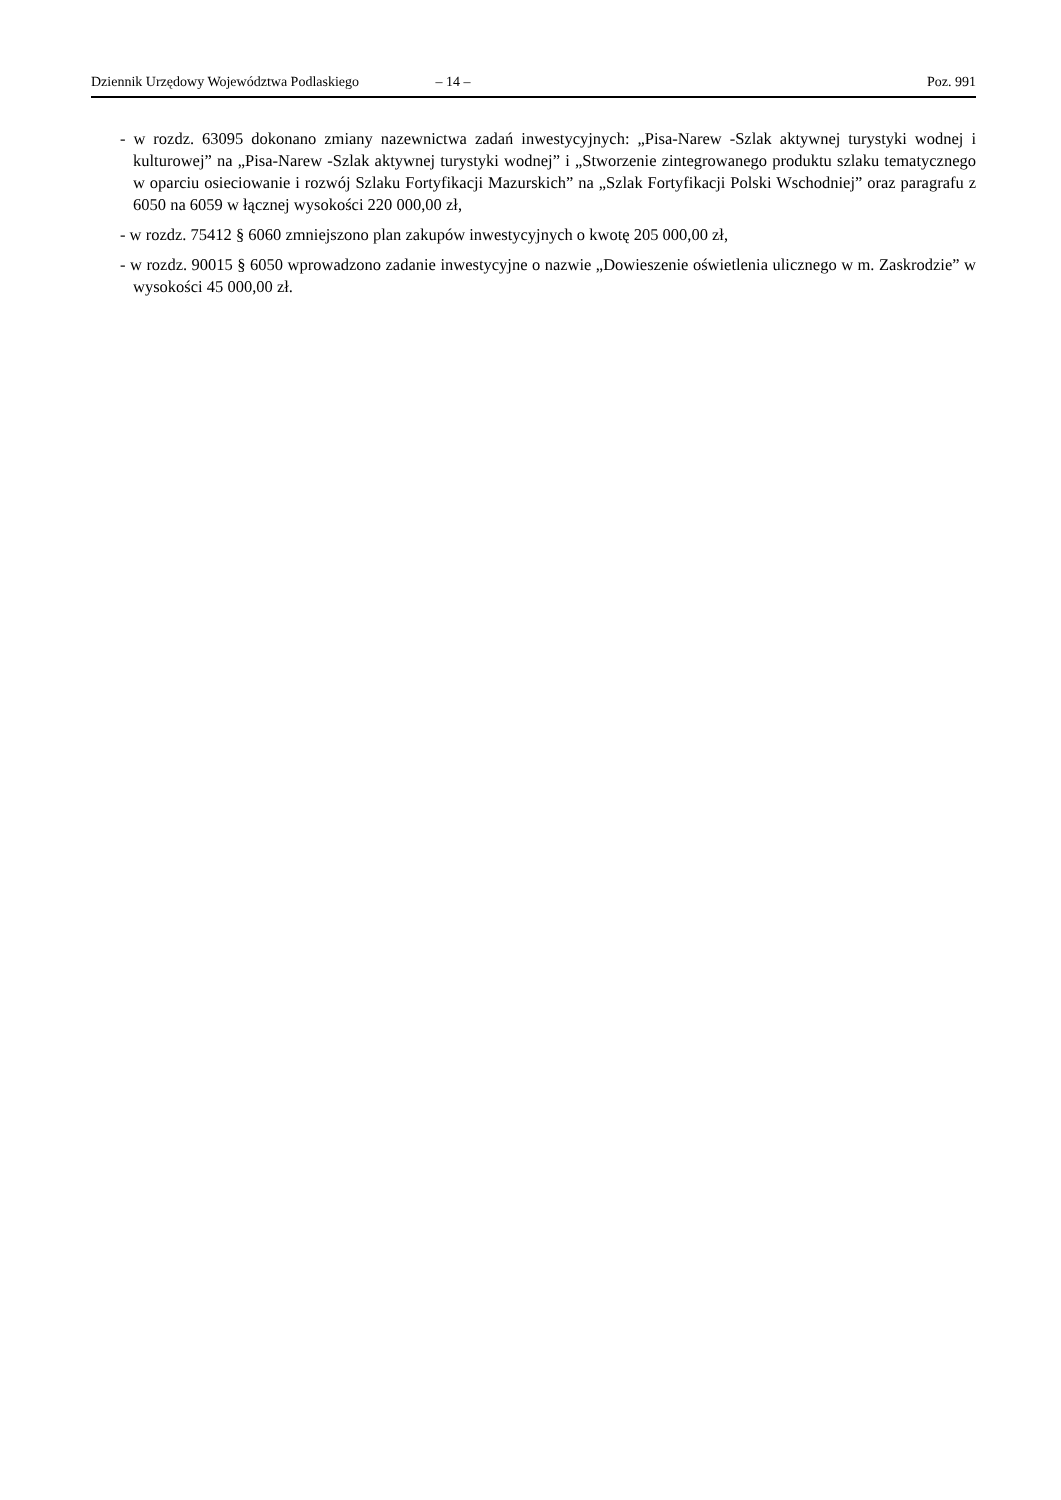Dziennik Urzędowy Województwa Podlaskiego – 14 – Poz. 991
- w rozdz. 63095 dokonano zmiany nazewnictwa zadań inwestycyjnych: „Pisa-Narew -Szlak aktywnej turystyki wodnej i kulturowej” na „Pisa-Narew -Szlak aktywnej turystyki wodnej” i „Stworzenie zintegrowanego produktu szlaku tematycznego w oparciu osieciowanie i rozwój Szlaku Fortyfikacji Mazurskich” na „Szlak Fortyfikacji Polski Wschodniej” oraz paragrafu z 6050 na 6059 w łącznej wysokości 220 000,00 zł,
- w rozdz. 75412 § 6060 zmniejszono plan zakupów inwestycyjnych o kwotę 205 000,00 zł,
- w rozdz. 90015 § 6050 wprowadzono zadanie inwestycyjne o nazwie „Dowieszenie oświetlenia ulicznego w m. Zaskrodzie” w wysokości 45 000,00 zł.